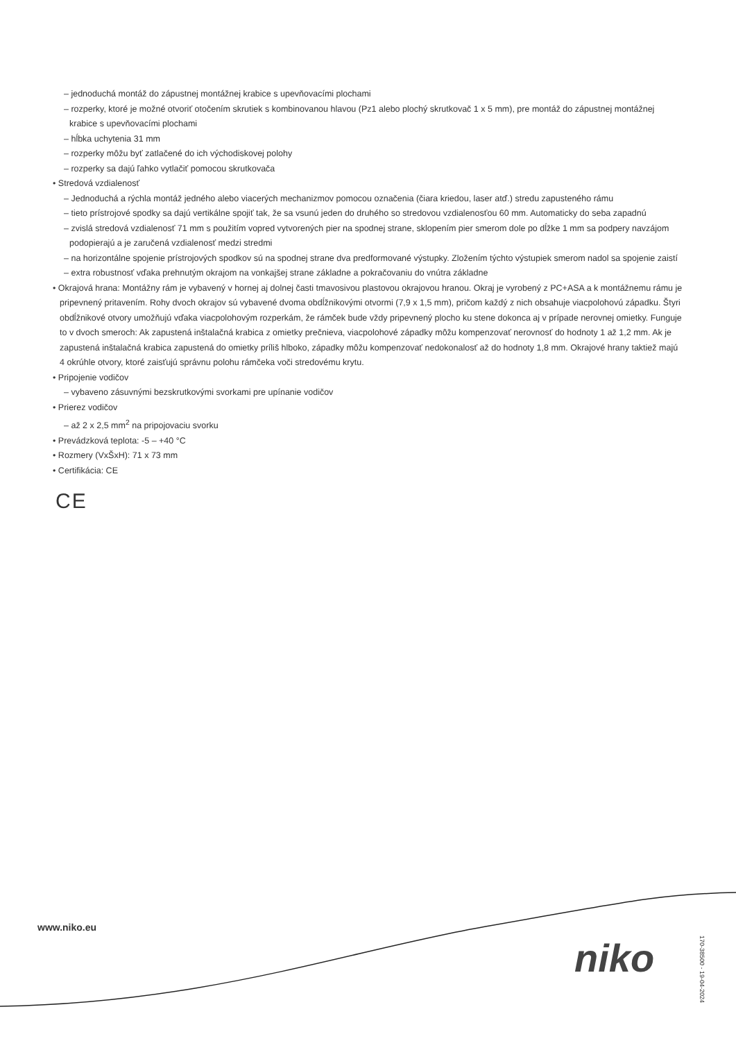– jednoduchá montáž do zápustnej montážnej krabice s upevňovacími plochami
– rozperky, ktoré je možné otvoriť otočením skrutiek s kombinovanou hlavou (Pz1 alebo plochý skrutkovač 1 x 5 mm), pre montáž do zápustnej montážnej krabice s upevňovacími plochami
– hĺbka uchytenia 31 mm
– rozperky môžu byť zatlačené do ich východiskovej polohy
– rozperky sa dajú ľahko vytlačiť pomocou skrutkovača
• Stredová vzdialenosť
– Jednoduchá a rýchla montáž jedného alebo viacerých mechanizmov pomocou označenia (čiara kriedou, laser atď.) stredu zapusteného rámu
– tieto prístrojové spodky sa dajú vertikálne spojiť tak, že sa vsunú jeden do druhého so stredovou vzdialenosťou 60 mm. Automaticky do seba zapadnú
– zvislá stredová vzdialenosť 71 mm s použitím vopred vytvorených pier na spodnej strane, sklopením pier smerom dole po dĺžke 1 mm sa podpery navzájom podopierajú a je zaručená vzdialenosť medzi stredmi
– na horizontálne spojenie prístrojových spodkov sú na spodnej strane dva predformované výstupky. Zložením týchto výstupiek smerom nadol sa spojenie zaistí
– extra robustnosť vďaka prehnutým okrajom na vonkajšej strane základne a pokračovaniu do vnútra základne
• Okrajová hrana: Montážny rám je vybavený v hornej aj dolnej časti tmavosivou plastovou okrajovou hranou. Okraj je vyrobený z PC+ASA a k montážnemu rámu je pripevnený pritavením. Rohy dvoch okrajov sú vybavené dvoma obdĺžnikovými otvormi (7,9 x 1,5 mm), pričom každý z nich obsahuje viacpolohovú západku. Štyri obdĺžnikové otvory umožňujú vďaka viacpolohovým rozperkám, že rámček bude vždy pripevnený plocho ku stene dokonca aj v prípade nerovnej omietky. Funguje to v dvoch smeroch: Ak zapustená inštalačná krabica z omietky prečnieva, viacpolohové západky môžu kompenzovať nerovnosť do hodnoty 1 až 1,2 mm. Ak je zapustená inštalačná krabica zapustená do omietky príliš hlboko, západky môžu kompenzovať nedokonalosť až do hodnoty 1,8 mm. Okrajové hrany taktiež majú 4 okrúhle otvory, ktoré zaisťujú správnu polohu rámčeka voči stredovému krytu.
• Pripojenie vodičov
– vybaveno zásuvnými bezskrutkovými svorkami pre upínanie vodičov
• Prierez vodičov
– až 2 x 2,5 mm<sup>2</sup> na pripojovaciu svorku
• Prevádzková teplota: -5 – +40 °C
• Rozmery (VxŠxH): 71 x 73 mm
• Certifikácia: CE
CE
www.niko.eu
niko
170-38500 - 19-04-2024